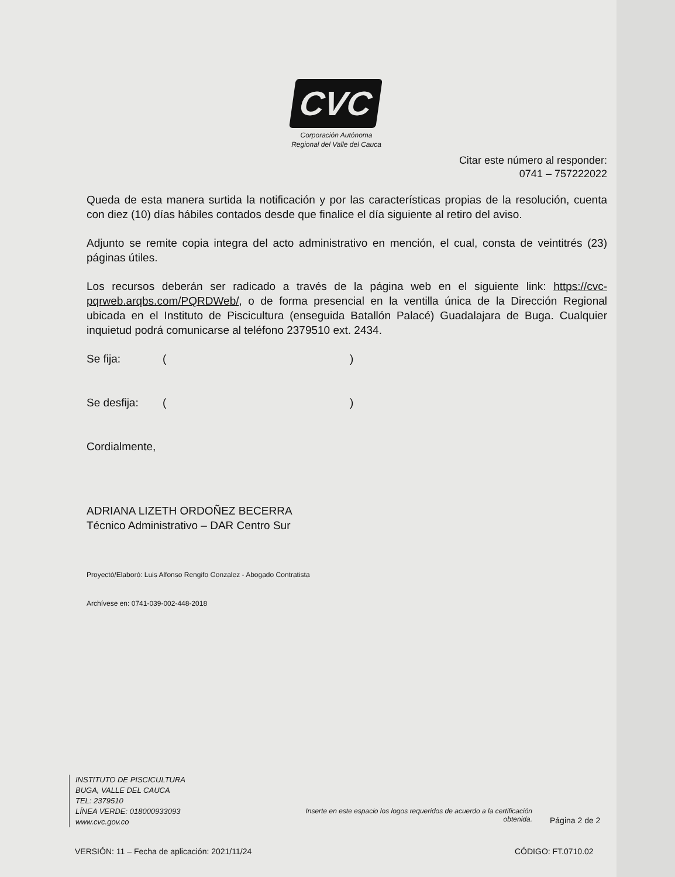CVC
Corporación Autónoma Regional del Valle del Cauca
Citar este número al responder:
0741 – 757222022
Queda de esta manera surtida la notificación y por las características propias de la resolución, cuenta con diez (10) días hábiles contados desde que finalice el día siguiente al retiro del aviso.
Adjunto se remite copia integra del acto administrativo en mención, el cual, consta de veintitrés (23) páginas útiles.
Los recursos deberán ser radicado a través de la página web en el siguiente link: https://cvc-pqrweb.arqbs.com/PQRDWeb/, o de forma presencial en la ventilla única de la Dirección Regional ubicada en el Instituto de Piscicultura (enseguida Batallón Palacé) Guadalajara de Buga. Cualquier inquietud podrá comunicarse al teléfono 2379510 ext. 2434.
Se fija: ()
Se desfija: ()
Cordialmente,
ADRIANA LIZETH ORDOÑEZ BECERRA
Técnico Administrativo – DAR Centro Sur
Proyectó/Elaboró: Luis Alfonso Rengifo Gonzalez - Abogado Contratista
Archívese en: 0741-039-002-448-2018
INSTITUTO DE PISCICULTURA
BUGA, VALLE DEL CAUCA
TEL: 2379510
LÍNEA VERDE: 018000933093
www.cvc.gov.co
Inserte en este espacio los logos requeridos de acuerdo a la certificación obtenida.
Página 2 de 2
VERSIÓN: 11 – Fecha de aplicación: 2021/11/24
CÓDIGO: FT.0710.02